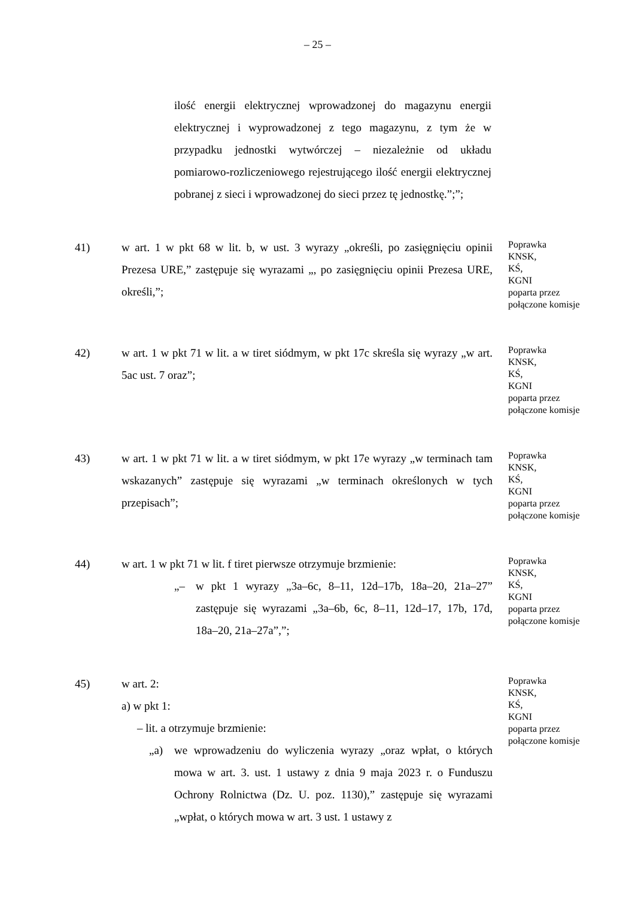– 25 –
ilość energii elektrycznej wprowadzonej do magazynu energii elektrycznej i wyprowadzonej z tego magazynu, z tym że w przypadku jednostki wytwórczej – niezależnie od układu pomiarowo-rozliczeniowego rejestrującego ilość energii elektrycznej pobranej z sieci i wprowadzonej do sieci przez tę jednostkę.”;”;
41) w art. 1 w pkt 68 w lit. b, w ust. 3 wyrazy „określi, po zasięgnięciu opinii Prezesa URE,” zastępuje się wyrazami „, po zasięgnięciu opinii Prezesa URE, określi,”;
Poprawka
KNSK,
KŚ,
KGNI
poparta przez
połączone komisje
42) w art. 1 w pkt 71 w lit. a w tiret siódmym, w pkt 17c skreśla się wyrazy „w art. 5ac ust. 7 oraz”;
Poprawka
KNSK,
KŚ,
KGNI
poparta przez
połączone komisje
43) w art. 1 w pkt 71 w lit. a w tiret siódmym, w pkt 17e wyrazy „w terminach tam wskazanych” zastępuje się wyrazami „w terminach określonych w tych przepisach”;
Poprawka
KNSK,
KŚ,
KGNI
poparta przez
połączone komisje
44) w art. 1 w pkt 71 w lit. f tiret pierwsze otrzymuje brzmienie:
„– w pkt 1 wyrazy „3a–6c, 8–11, 12d–17b, 18a–20, 21a–27” zastępuje się wyrazami „3a–6b, 6c, 8–11, 12d–17, 17b, 17d, 18a–20, 21a–27a”,”;
Poprawka
KNSK,
KŚ,
KGNI
poparta przez
połączone komisje
45) w art. 2:
a) w pkt 1:
– lit. a otrzymuje brzmienie:
„a) we wprowadzeniu do wyliczenia wyrazy „oraz wpłat, o których mowa w art. 3. ust. 1 ustawy z dnia 9 maja 2023 r. o Funduszu Ochrony Rolnictwa (Dz. U. poz. 1130),” zastępuje się wyrazami „wpłat, o których mowa w art. 3 ust. 1 ustawy z
Poprawka
KNSK,
KŚ,
KGNI
poparta przez
połączone komisje